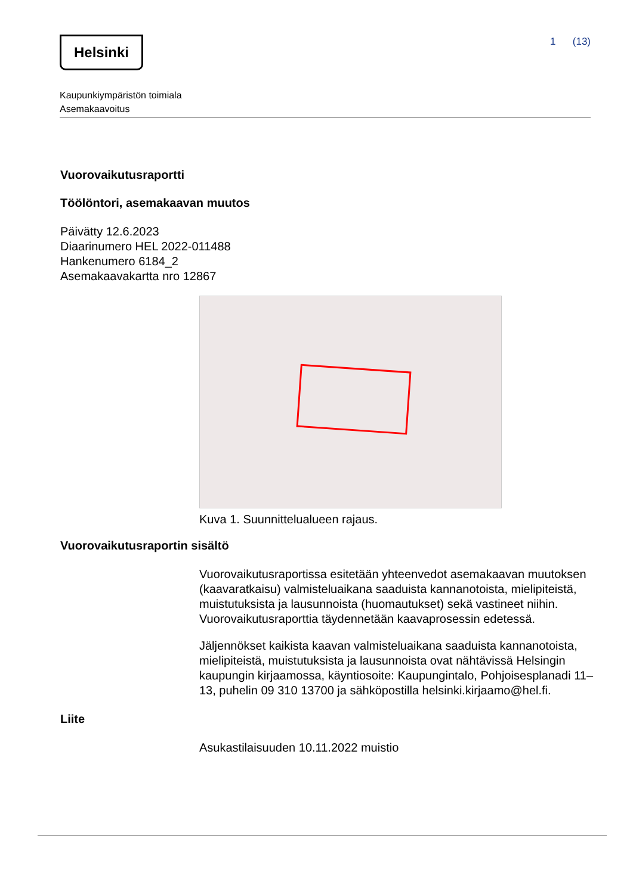Helsinki
1 (13)
Kaupunkiympäristön toimiala
Asemakaavoitus
Vuorovaikutusraportti
Töölöntori, asemakaavan muutos
Päivätty 12.6.2023
Diaarinumero HEL 2022-011488
Hankenumero 6184_2
Asemakaavakartta nro 12867
Kuva 1. Suunnittelualueen rajaus.
Vuorovaikutusraportin sisältö
Vuorovaikutusraportissa esitetään yhteenvedot asemakaavan muutoksen (kaavaratkaisu) valmisteluaikana saaduista kannanotoista, mielipiteistä, muistutuksista ja lausunnoista (huomautukset) sekä vastineet niihin. Vuorovaikutusraporttia täydennetään kaavaprosessin edetessä.
Jäljennökset kaikista kaavan valmisteluaikana saaduista kannanotoista, mielipiteistä, muistutuksista ja lausunnoista ovat nähtävissä Helsingin kaupungin kirjaamossa, käyntiosoite: Kaupungintalo, Pohjoisesplanadi 11–13, puhelin 09 310 13700 ja sähköpostilla helsinki.kirjaamo@hel.fi.
Liite
Asukastilaisuuden 10.11.2022 muistio